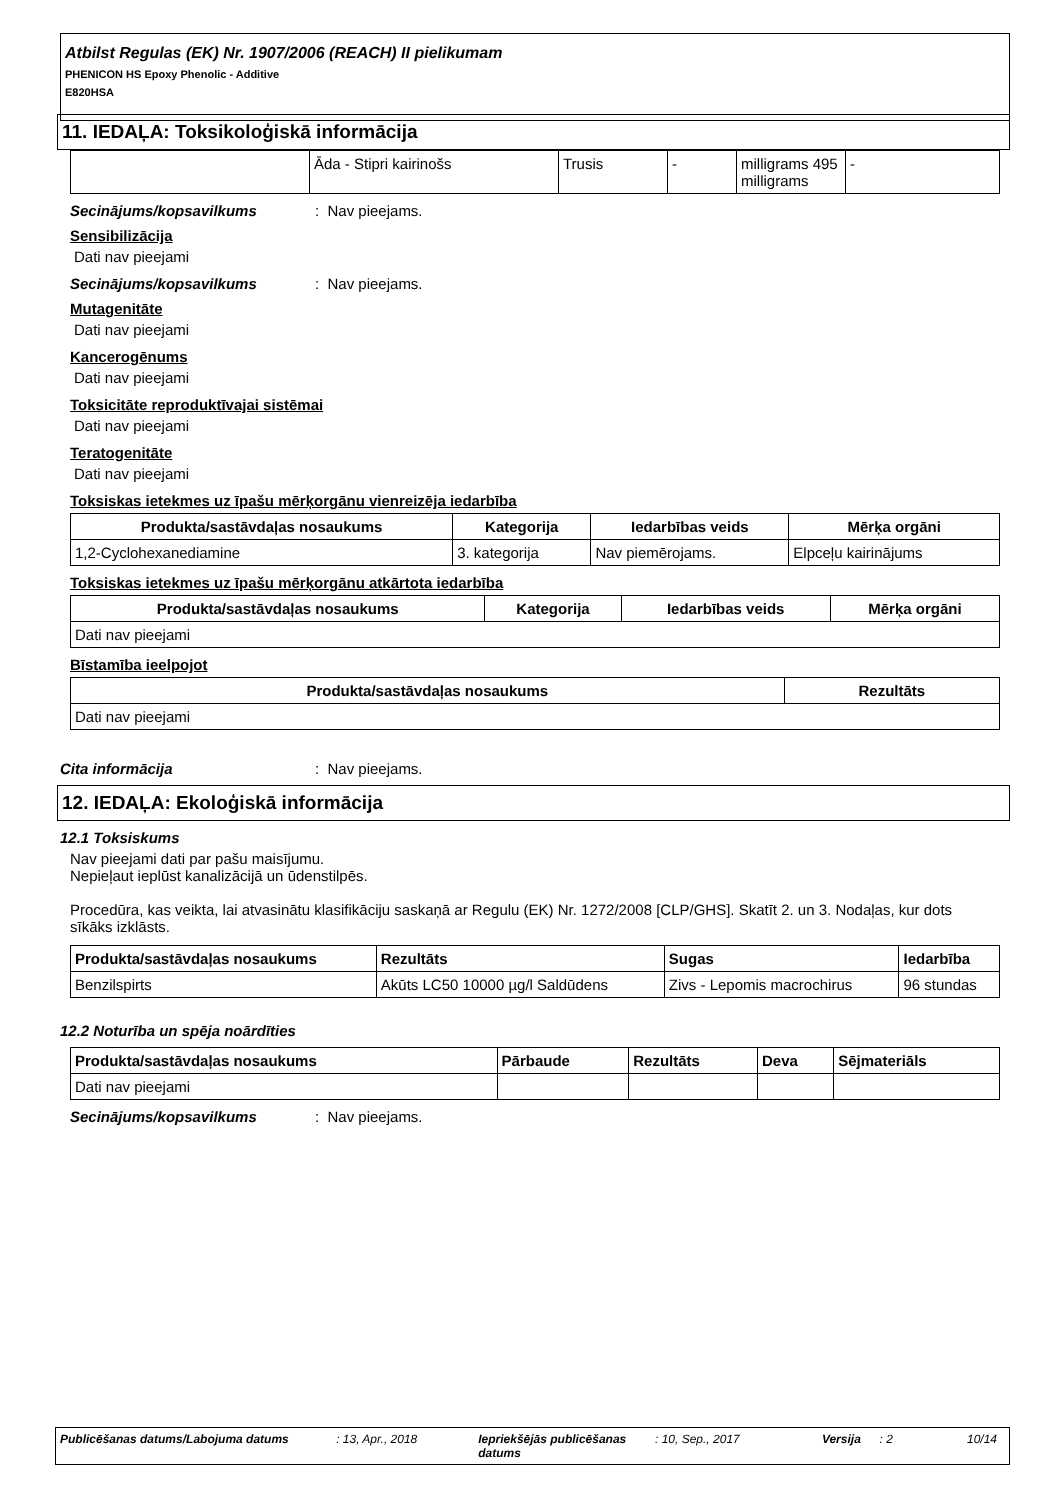Atbilst Regulas (EK) Nr. 1907/2006 (REACH) II pielikumam
PHENICON HS Epoxy Phenolic - Additive
E820HSA
11. IEDAĻA: Toksikoloģiskā informācija
| | Āda - Stipri kairinošs | Trusis | - | milligrams 495 milligrams | - |
Secinājums/kopsavilkums: Nav pieejams.
Sensibilizācija
Dati nav pieejami
Secinājums/kopsavilkums: Nav pieejams.
Mutagenitāte
Dati nav pieejami
Kancerogēnums
Dati nav pieejami
Toksicitāte reproduktīvajai sistēmai
Dati nav pieejami
Teratogenitāte
Dati nav pieejami
Toksiskas ietekmes uz īpašu mērķorgānu vienreizēja iedarbība
| Produkta/sastāvdaļas nosaukums | Kategorija | Iedarbības veids | Mērķa orgāni |
| --- | --- | --- | --- |
| 1,2-Cyclohexanediamine | 3. kategorija | Nav piemērojams. | Elpceļu kairinājums |
Toksiskas ietekmes uz īpašu mērķorgānu atkārtota iedarbība
| Produkta/sastāvdaļas nosaukums | Kategorija | Iedarbības veids | Mērķa orgāni |
| --- | --- | --- | --- |
| Dati nav pieejami | | | |
Bīstamība ieelpojot
| Produkta/sastāvdaļas nosaukums | Rezultāts |
| --- | --- |
| Dati nav pieejami | |
Cita informācija: Nav pieejams.
12. IEDAĻA: Ekoloģiskā informācija
12.1 Toksiskums
Nav pieejami dati par pašu maisījumu.
Nepieļaut ieplūst kanalizācijā un ūdenstilpēs.
Procedūra, kas veikta, lai atvasinātu klasifikāciju saskaņā ar Regulu (EK) Nr. 1272/2008 [CLP/GHS]. Skatīt 2. un 3. Nodaļas, kur dots sīkāks izklāsts.
| Produkta/sastāvdaļas nosaukums | Rezultāts | Sugas | Iedarbība |
| --- | --- | --- | --- |
| Benzilspirts | Akūts LC50 10000 µg/l Saldūdens | Zivs - Lepomis macrochirus | 96 stundas |
12.2 Noturība un spēja noārdīties
| Produkta/sastāvdaļas nosaukums | Pārbaude | Rezultāts | Deva | Sējmateriāls |
| --- | --- | --- | --- | --- |
| Dati nav pieejami | | | | |
Secinājums/kopsavilkums: Nav pieejams.
Publicēšanas datums/Labojuma datums : 13, Apr., 2018 Iepriekšējās publicēšanas datums
: 10, Sep., 2017 Versija
: 2 10/14